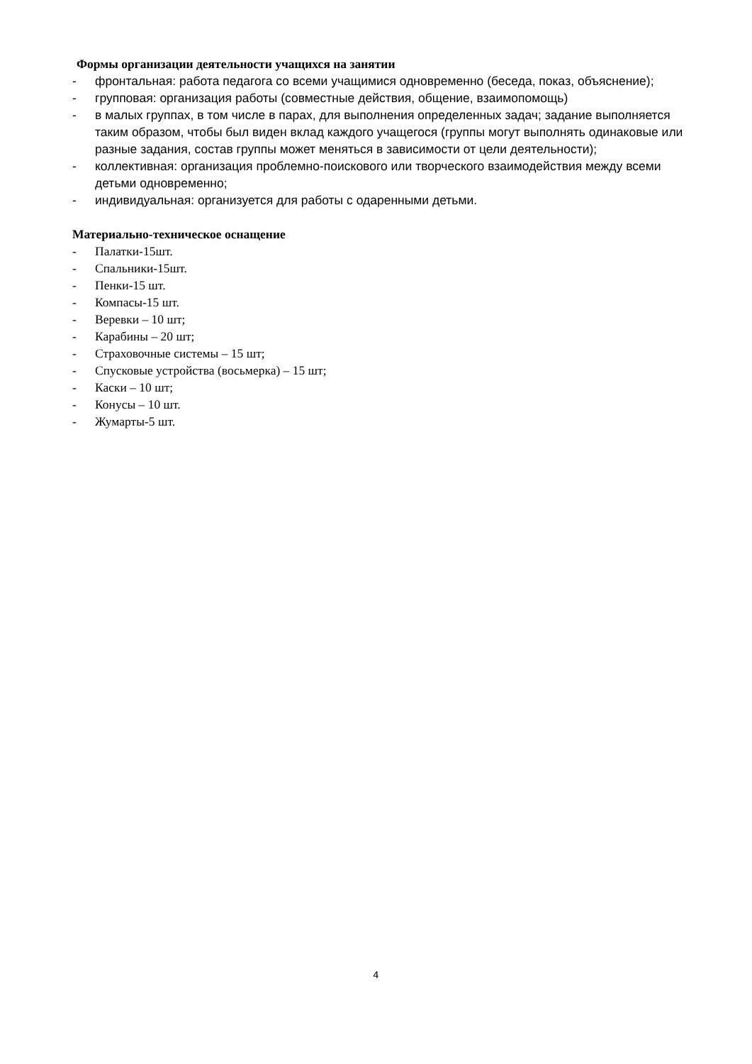Формы организации деятельности учащихся на занятии
- фронтальная: работа педагога со всеми учащимися одновременно (беседа, показ, объяснение);
- групповая: организация работы (совместные действия, общение, взаимопомощь)
- в малых группах, в том числе в парах, для выполнения определенных задач; задание выполняется таким образом, чтобы был виден вклад каждого учащегося (группы могут выполнять одинаковые или разные задания, состав группы может меняться в зависимости от цели деятельности);
- коллективная: организация проблемно-поискового или творческого взаимодействия между всеми детьми одновременно;
- индивидуальная: организуется для работы с одаренными детьми.
Материально-техническое оснащение
- Палатки-15шт.
- Спальники-15шт.
- Пенки-15 шт.
- Компасы-15 шт.
- Веревки – 10 шт;
- Карабины – 20 шт;
- Страховочные системы – 15 шт;
- Спусковые устройства (восьмерка) – 15 шт;
- Каски – 10 шт;
- Конусы – 10 шт.
- Жумарты-5 шт.
4